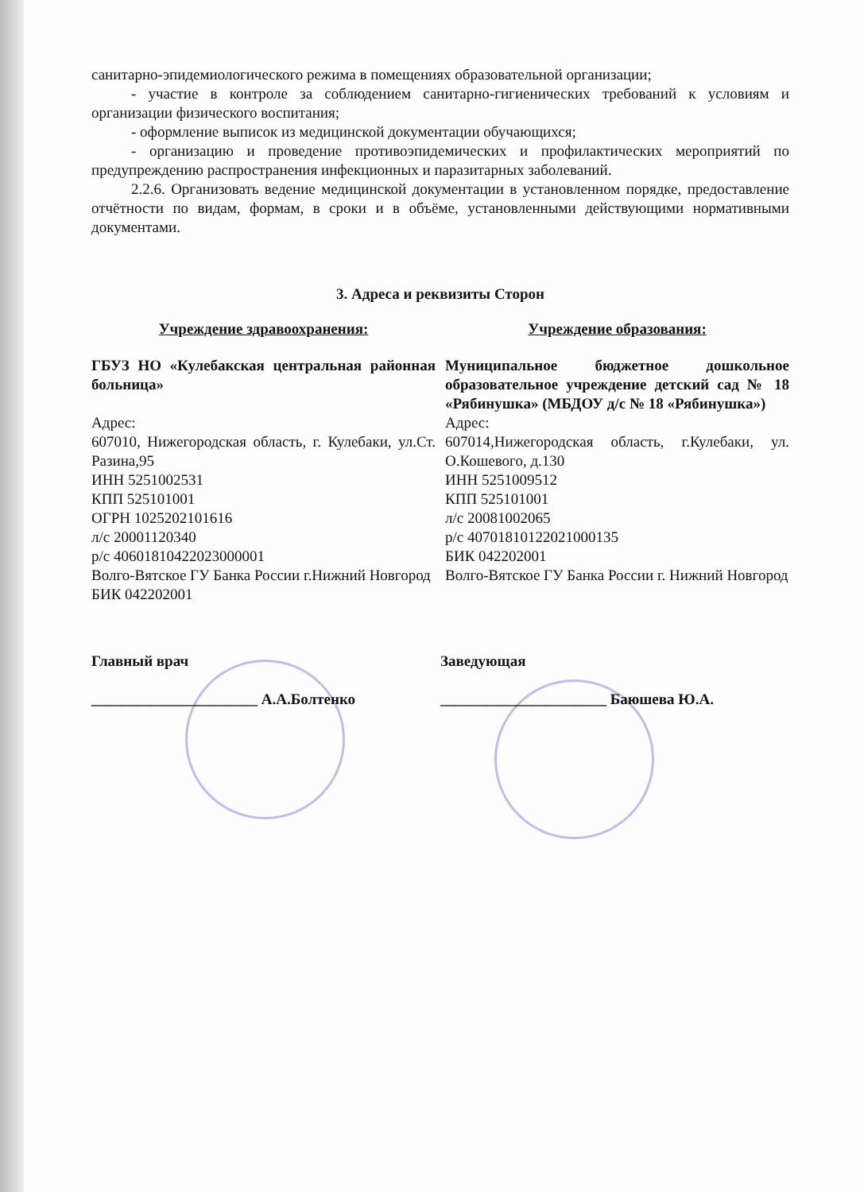санитарно-эпидемиологического режима в помещениях образовательной организации;
- участие в контроле за соблюдением санитарно-гигиенических требований к условиям и организации физического воспитания;
- оформление выписок из медицинской документации обучающихся;
- организацию и проведение противоэпидемических и профилактических мероприятий по предупреждению распространения инфекционных и паразитарных заболеваний.
2.2.6. Организовать ведение медицинской документации в установленном порядке, предоставление отчётности по видам, формам, в сроки и в объёме, установленными действующими нормативными документами.
3. Адреса и реквизиты Сторон
Учреждение здравоохранения:
ГБУЗ НО «Кулебакская центральная районная больница»
Адрес:
607010, Нижегородская область, г. Кулебаки, ул.Ст. Разина,95
ИНН 5251002531
КПП 525101001
ОГРН 1025202101616
л/с 20001120340
р/с 40601810422023000001
Волго-Вятское ГУ Банка России г.Нижний Новгород
БИК 042202001
Учреждение образования:
Муниципальное бюджетное дошкольное образовательное учреждение детский сад № 18 «Рябинушка» (МБДОУ д/с № 18 «Рябинушка»)
Адрес:
607014,Нижегородская область, г.Кулебаки, ул. О.Кошевого, д.130
ИНН 5251009512
КПП 525101001
л/с 20081002065
р/с 40701810122021000135
БИК 042202001
Волго-Вятское ГУ Банка России г. Нижний Новгород
Главный врач
______________________ А.А.Болтенко
Заведующая
______________________ Баюшева Ю.А.